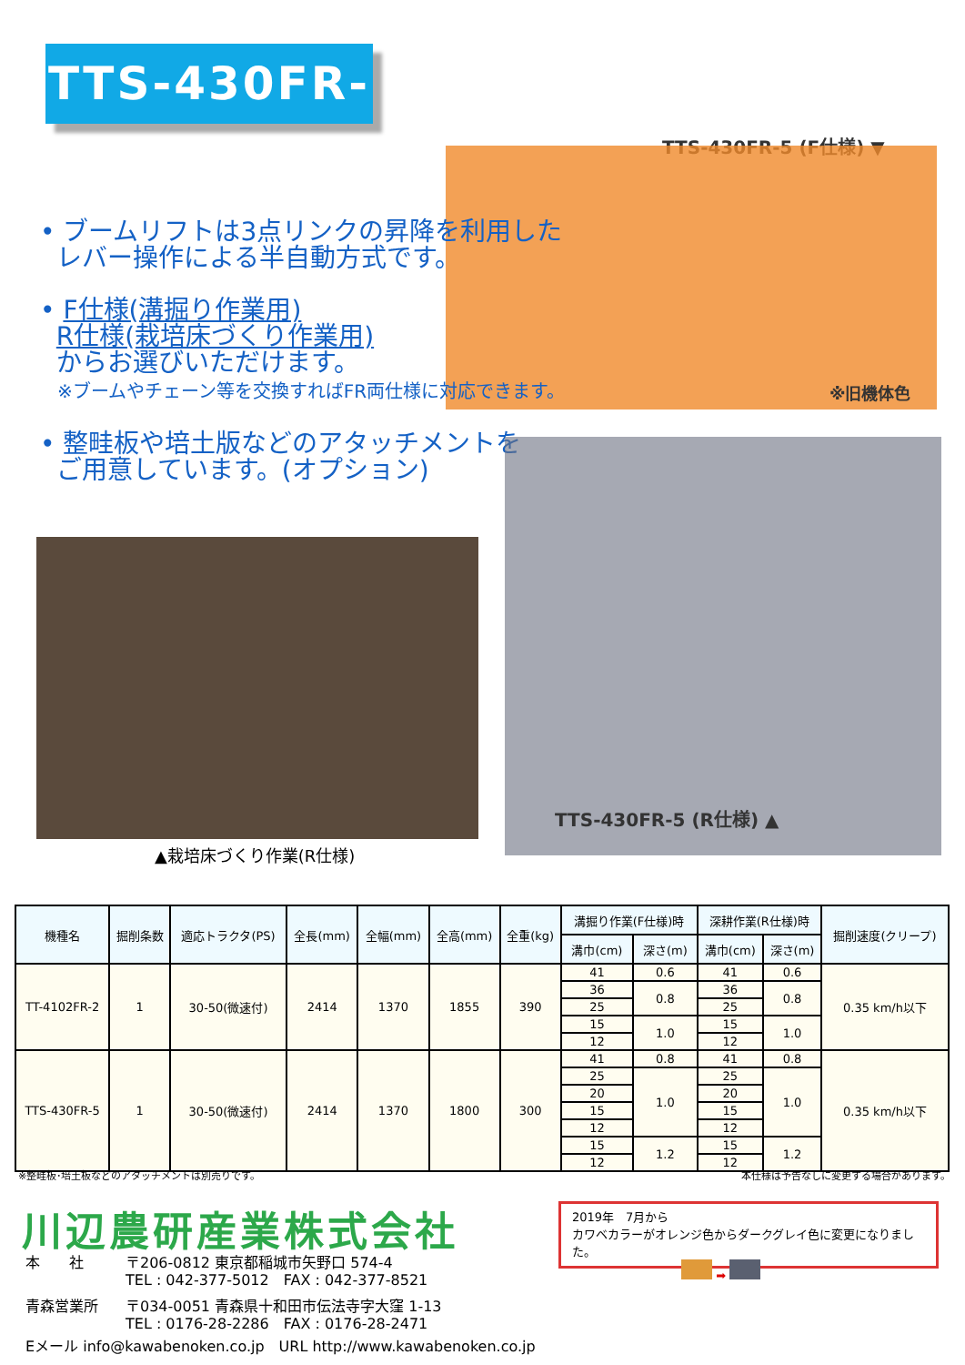TTS-430FR-5
TTS-430FR-5 (F仕様) ▼
※旧機体色
• ブームリフトは3点リンクの昇降を利用した
レバー操作による半自動方式です。
• F仕様(溝掘り作業用)
R仕様(栽培床づくり作業用)
からお選びいただけます。
※ブームやチェーン等を交換すればFR両仕様に対応できます。
• 整畦板や培土版などのアタッチメントを
ご用意しています。(オプション)
▲栽培床づくり作業(R仕様)
TTS-430FR-5 (R仕様) ▲
| 機種名 | 掘削条数 | 適応トラクタ(PS) | 全長(mm) | 全幅(mm) | 全高(mm) | 全重(kg) | 溝掘り作業(F仕様)時 | | 深耕作業(R仕様)時 | | 掘削速度(クリープ) |
| --- | --- | --- | --- | --- | --- | --- | --- | --- | --- | --- | --- |
| | | | | | | | 溝巾(cm) | 深さ(m) | 溝巾(cm) | 深さ(m) | |
| TT-4102FR-2 | 1 | 30-50(微速付) | 2414 | 1370 | 1855 | 390 | 41 | 0.6 | 41 | 0.6 | 0.35 km/h以下 |
| | | | | | | | 36 | 0.8 | 36 | 0.8 | |
| | | | | | | | 25 | | 25 | | |
| | | | | | | | 15 | 1.0 | 15 | 1.0 | |
| | | | | | | | 12 | | 12 | | |
| TTS-430FR-5 | 1 | 30-50(微速付) | 2414 | 1370 | 1800 | 300 | 41 | 0.8 | 41 | 0.8 | 0.35 km/h以下 |
| | | | | | | | 25 | 1.0 | 25 | 1.0 | |
| | | | | | | | 20 | | 20 | | |
| | | | | | | | 15 | | 15 | | |
| | | | | | | | 12 | | 12 | | |
| | | | | | | | 15 | 1.2 | 15 | 1.2 | |
| | | | | | | | 12 | | 12 | | |
※整畦板･培土板などのアタッチメントは別売りです。
本仕様は予告なしに変更する場合があります。
川辺農研産業株式会社
2019年　7月から
カワベカラーがオレンジ色からダークグレイ色に変更になりました。
➡
本　　社 〒206-0812 東京都稲城市矢野口 574-4
TEL : 042-377-5012　FAX : 042-377-8521
青森営業所 〒034-0051 青森県十和田市伝法寺字大窪 1-13
TEL : 0176-28-2286　FAX : 0176-28-2471
Eメール info@kawabenoken.co.jp　URL http://www.kawabenoken.co.jp